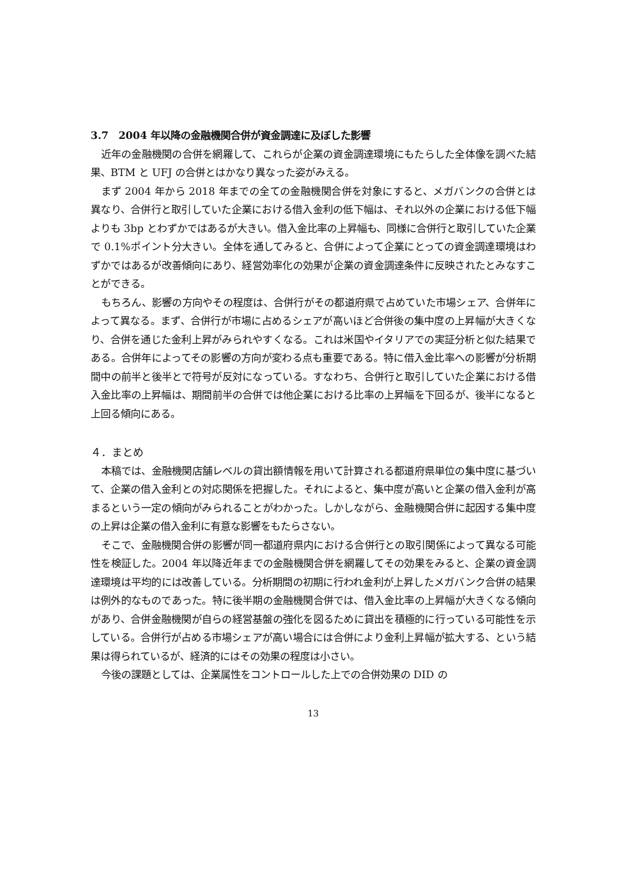3.7　2004 年以降の金融機関合併が資金調達に及ぼした影響
近年の金融機関の合併を網羅して、これらが企業の資金調達環境にもたらした全体像を調べた結果、BTM と UFJ の合併とはかなり異なった姿がみえる。
まず 2004 年から 2018 年までの全ての金融機関合併を対象にすると、メガバンクの合併とは異なり、合併行と取引していた企業における借入金利の低下幅は、それ以外の企業における低下幅よりも 3bp とわずかではあるが大きい。借入金比率の上昇幅も、同様に合併行と取引していた企業で 0.1%ポイント分大きい。全体を通してみると、合併によって企業にとっての資金調達環境はわずかではあるが改善傾向にあり、経営効率化の効果が企業の資金調達条件に反映されたとみなすことができる。
もちろん、影響の方向やその程度は、合併行がその都道府県で占めていた市場シェア、合併年によって異なる。まず、合併行が市場に占めるシェアが高いほど合併後の集中度の上昇幅が大きくなり、合併を通じた金利上昇がみられやすくなる。これは米国やイタリアでの実証分析と似た結果である。合併年によってその影響の方向が変わる点も重要である。特に借入金比率への影響が分析期間中の前半と後半とで符号が反対になっている。すなわち、合併行と取引していた企業における借入金比率の上昇幅は、期間前半の合併では他企業における比率の上昇幅を下回るが、後半になると上回る傾向にある。
４．まとめ
本稿では、金融機関店舗レベルの貸出額情報を用いて計算される都道府県単位の集中度に基づいて、企業の借入金利との対応関係を把握した。それによると、集中度が高いと企業の借入金利が高まるという一定の傾向がみられることがわかった。しかしながら、金融機関合併に起因する集中度の上昇は企業の借入金利に有意な影響をもたらさない。
そこで、金融機関合併の影響が同一都道府県内における合併行との取引関係によって異なる可能性を検証した。2004 年以降近年までの金融機関合併を網羅してその効果をみると、企業の資金調達環境は平均的には改善している。分析期間の初期に行われ金利が上昇したメガバンク合併の結果は例外的なものであった。特に後半期の金融機関合併では、借入金比率の上昇幅が大きくなる傾向があり、合併金融機関が自らの経営基盤の強化を図るために貸出を積極的に行っている可能性を示している。合併行が占める市場シェアが高い場合には合併により金利上昇幅が拡大する、という結果は得られているが、経済的にはその効果の程度は小さい。
今後の課題としては、企業属性をコントロールした上での合併効果の DID の
13